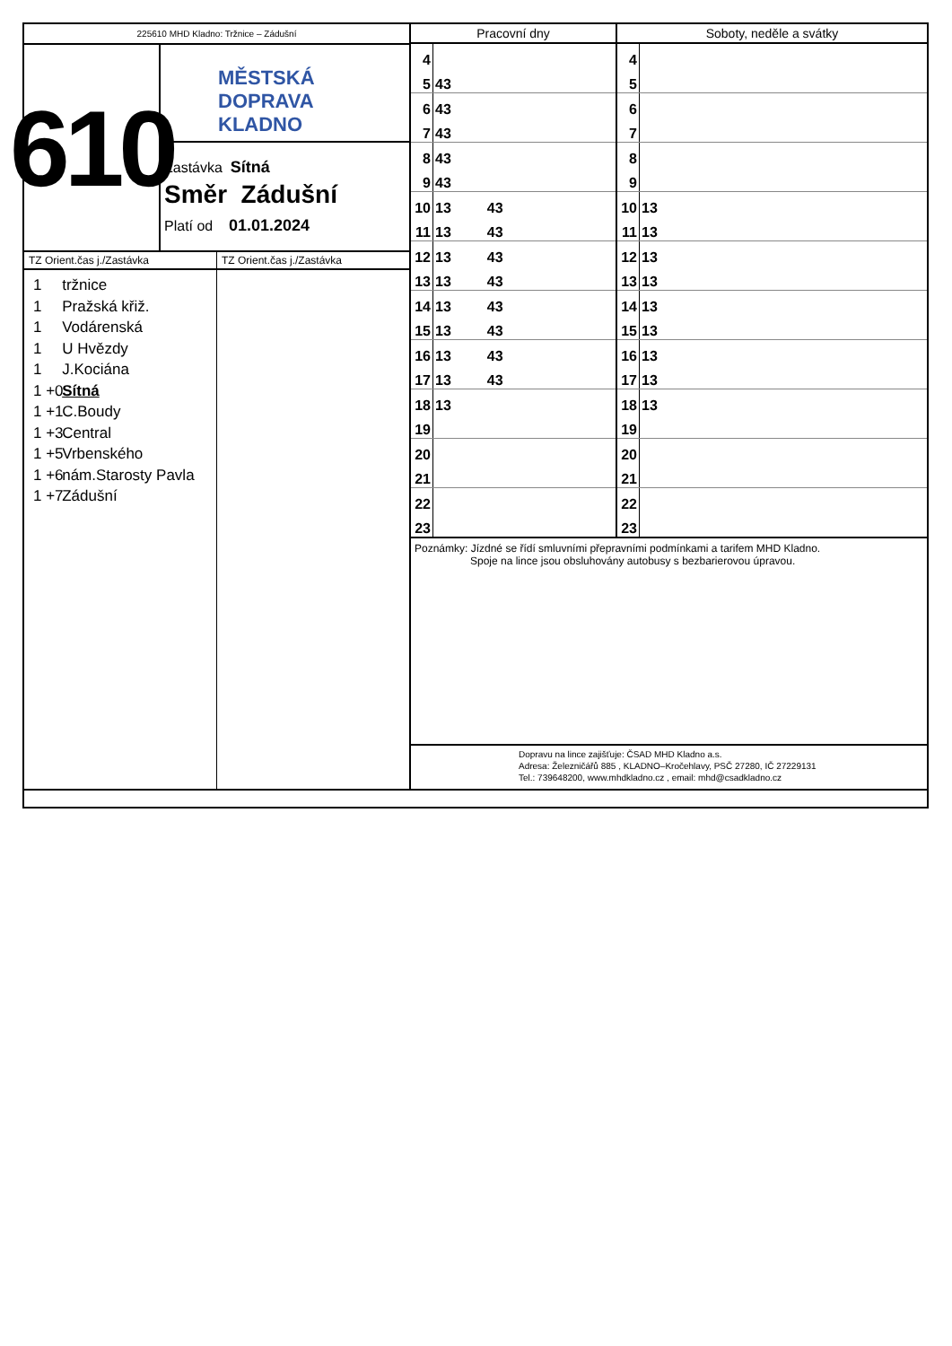225610 MHD Kladno: Tržnice – Zádušní
610
MĚSTSKÁ
DOPRAVA
KLADNO
Zastávka Sítná
Směr Zádušní
Platí od 01.01.2024
TZ Orient.čas j./Zastávka
1 tržnice
1 Pražská křiž.
1 Vodárenská
1 U Hvězdy
1 J.Kociána
1 +0 Sítná
1 +1 C.Boudy
1 +3 Central
1 +5 Vrbenského
1 +6 nám.Starosty Pavla
1 +7 Zádušní
TZ Orient.čas j./Zastávka
| Pracovní dny | | Soboty, neděle a svátky | |
| --- | --- | --- | --- |
| 4 | | 4 | |
| 5 | 43 | 5 | |
| 6 | 43 | 6 | |
| 7 | 43 | 7 | |
| 8 | 43 | 8 | |
| 9 | 43 | 9 | |
| 10 | 13 43 | 10 | 13 |
| 11 | 13 43 | 11 | 13 |
| 12 | 13 43 | 12 | 13 |
| 13 | 13 43 | 13 | 13 |
| 14 | 13 43 | 14 | 13 |
| 15 | 13 43 | 15 | 13 |
| 16 | 13 43 | 16 | 13 |
| 17 | 13 43 | 17 | 13 |
| 18 | 13 | 18 | 13 |
| 19 | | 19 | |
| 20 | | 20 | |
| 21 | | 21 | |
| 22 | | 22 | |
| 23 | | 23 | |
Poznámky: Jízdné se řídí smluvními přepravními podmínkami a tarifem MHD Kladno.
Spoje na lince jsou obsluhovány autobusy s bezbarierovou úpravou.
Dopravu na lince zajišťuje: ČSAD MHD Kladno a.s.
Adresa: Železničářů 885 , KLADNO–Kročehlavy, PSČ 27280, IČ 27229131
Tel.: 739648200, www.mhdkladno.cz , email: mhd@csadkladno.cz